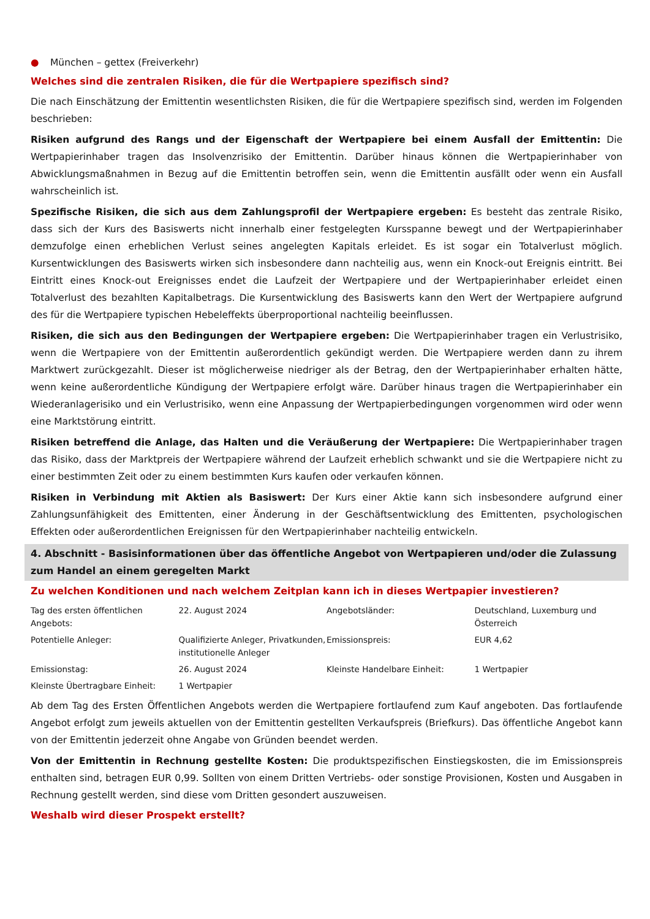● München – gettex (Freiverkehr)
Welches sind die zentralen Risiken, die für die Wertpapiere spezifisch sind?
Die nach Einschätzung der Emittentin wesentlichsten Risiken, die für die Wertpapiere spezifisch sind, werden im Folgenden beschrieben:
Risiken aufgrund des Rangs und der Eigenschaft der Wertpapiere bei einem Ausfall der Emittentin: Die Wertpapierinhaber tragen das Insolvenzrisiko der Emittentin. Darüber hinaus können die Wertpapierinhaber von Abwicklungsmaßnahmen in Bezug auf die Emittentin betroffen sein, wenn die Emittentin ausfällt oder wenn ein Ausfall wahrscheinlich ist.
Spezifische Risiken, die sich aus dem Zahlungsprofil der Wertpapiere ergeben: Es besteht das zentrale Risiko, dass sich der Kurs des Basiswerts nicht innerhalb einer festgelegten Kursspanne bewegt und der Wertpapierinhaber demzufolge einen erheblichen Verlust seines angelegten Kapitals erleidet. Es ist sogar ein Totalverlust möglich. Kursentwicklungen des Basiswerts wirken sich insbesondere dann nachteilig aus, wenn ein Knock-out Ereignis eintritt. Bei Eintritt eines Knock-out Ereignisses endet die Laufzeit der Wertpapiere und der Wertpapierinhaber erleidet einen Totalverlust des bezahlten Kapitalbetrags. Die Kursentwicklung des Basiswerts kann den Wert der Wertpapiere aufgrund des für die Wertpapiere typischen Hebeleffekts überproportional nachteilig beeinflussen.
Risiken, die sich aus den Bedingungen der Wertpapiere ergeben: Die Wertpapierinhaber tragen ein Verlustrisiko, wenn die Wertpapiere von der Emittentin außerordentlich gekündigt werden. Die Wertpapiere werden dann zu ihrem Marktwert zurückgezahlt. Dieser ist möglicherweise niedriger als der Betrag, den der Wertpapierinhaber erhalten hätte, wenn keine außerordentliche Kündigung der Wertpapiere erfolgt wäre. Darüber hinaus tragen die Wertpapierinhaber ein Wiederanlagerisiko und ein Verlustrisiko, wenn eine Anpassung der Wertpapierbedingungen vorgenommen wird oder wenn eine Marktstörung eintritt.
Risiken betreffend die Anlage, das Halten und die Veräußerung der Wertpapiere: Die Wertpapierinhaber tragen das Risiko, dass der Marktpreis der Wertpapiere während der Laufzeit erheblich schwankt und sie die Wertpapiere nicht zu einer bestimmten Zeit oder zu einem bestimmten Kurs kaufen oder verkaufen können.
Risiken in Verbindung mit Aktien als Basiswert: Der Kurs einer Aktie kann sich insbesondere aufgrund einer Zahlungsunfähigkeit des Emittenten, einer Änderung in der Geschäftsentwicklung des Emittenten, psychologischen Effekten oder außerordentlichen Ereignissen für den Wertpapierinhaber nachteilig entwickeln.
4. Abschnitt - Basisinformationen über das öffentliche Angebot von Wertpapieren und/oder die Zulassung zum Handel an einem geregelten Markt
Zu welchen Konditionen und nach welchem Zeitplan kann ich in dieses Wertpapier investieren?
| Tag des ersten öffentlichen Angebots: | 22. August 2024 | Angebotsländer: | Deutschland, Luxemburg und Österreich |
| Potentielle Anleger: | Qualifizierte Anleger, Privatkunden, institutionelle Anleger | Emissionspreis: | EUR 4,62 |
| Emissionstag: | 26. August 2024 | Kleinste Handelbare Einheit: | 1 Wertpapier |
| Kleinste Übertragbare Einheit: | 1 Wertpapier | | |
Ab dem Tag des Ersten Öffentlichen Angebots werden die Wertpapiere fortlaufend zum Kauf angeboten. Das fortlaufende Angebot erfolgt zum jeweils aktuellen von der Emittentin gestellten Verkaufspreis (Briefkurs). Das öffentliche Angebot kann von der Emittentin jederzeit ohne Angabe von Gründen beendet werden.
Von der Emittentin in Rechnung gestellte Kosten: Die produktspezifischen Einstiegskosten, die im Emissionspreis enthalten sind, betragen EUR 0,99. Sollten von einem Dritten Vertriebs- oder sonstige Provisionen, Kosten und Ausgaben in Rechnung gestellt werden, sind diese vom Dritten gesondert auszuweisen.
Weshalb wird dieser Prospekt erstellt?